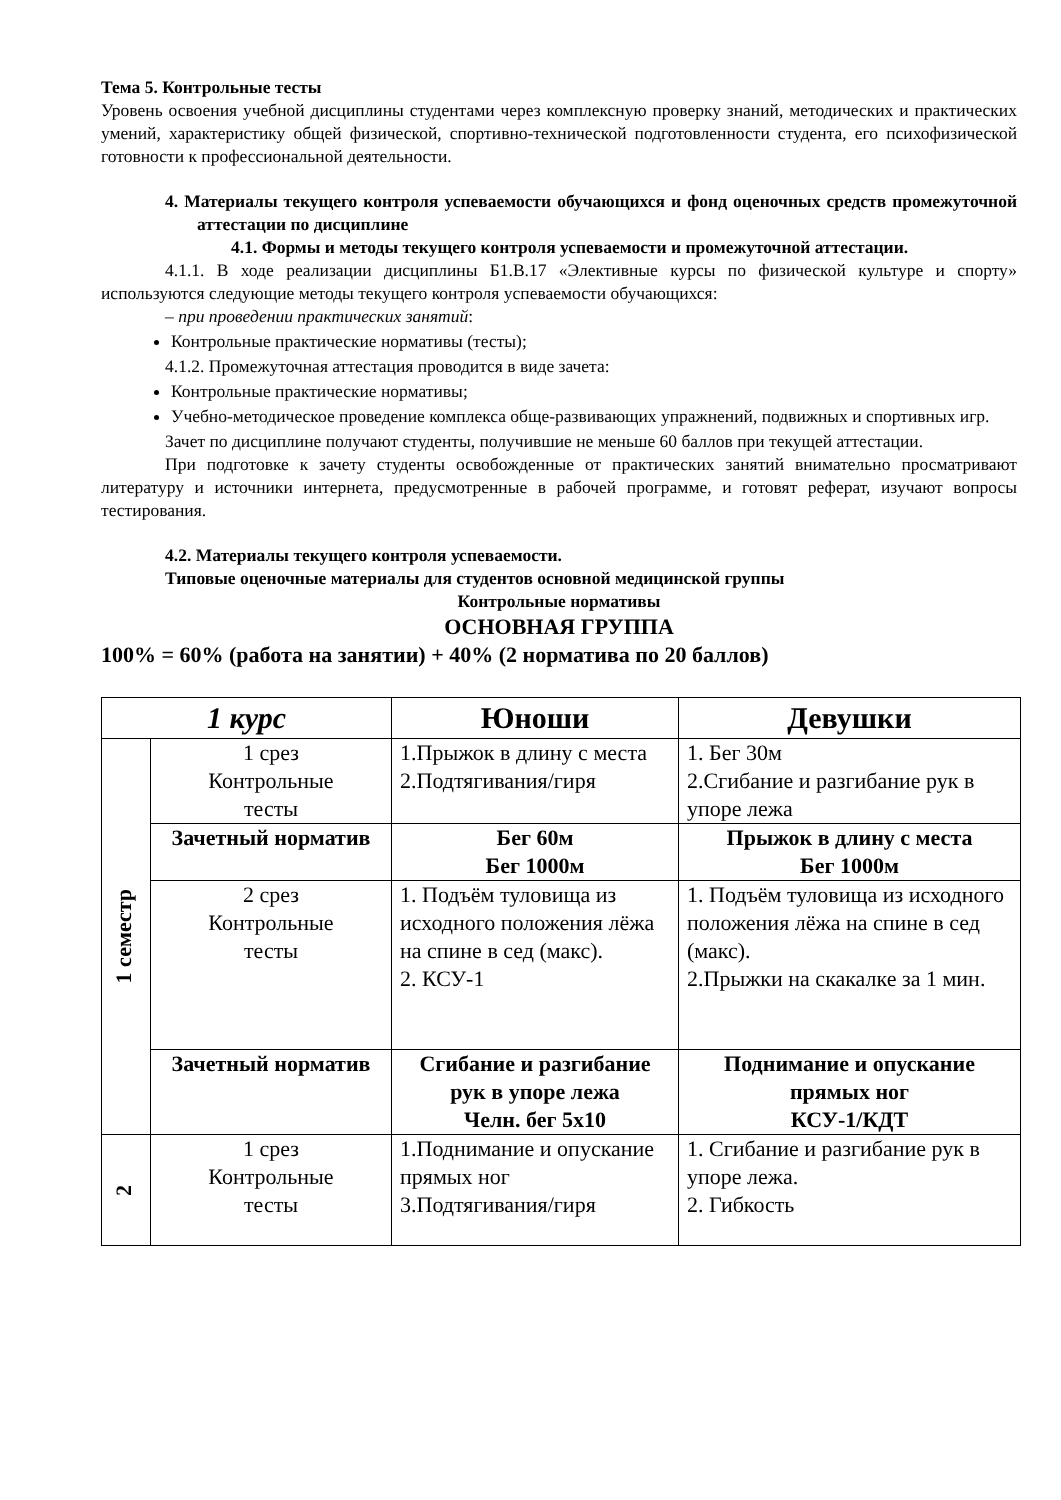Тема 5. Контрольные тесты
Уровень освоения учебной дисциплины студентами через комплексную проверку знаний, методических и практических умений, характеристику общей физической, спортивно-технической подготовленности студента, его психофизической готовности к профессиональной деятельности.
4. Материалы текущего контроля успеваемости обучающихся и фонд оценочных средств промежуточной аттестации по дисциплине
4.1. Формы и методы текущего контроля успеваемости и промежуточной аттестации.
4.1.1. В ходе реализации дисциплины Б1.В.17 «Элективные курсы по физической культуре и спорту» используются следующие методы текущего контроля успеваемости обучающихся:
– при проведении практических занятий:
Контрольные практические нормативы (тесты);
4.1.2. Промежуточная аттестация проводится в виде зачета:
Контрольные практические нормативы;
Учебно-методическое проведение комплекса обще-развивающих упражнений, подвижных и спортивных игр.
Зачет по дисциплине получают студенты, получившие не меньше 60 баллов при текущей аттестации.
При подготовке к зачету студенты освобожденные от практических занятий внимательно просматривают литературу и источники интернета, предусмотренные в рабочей программе, и готовят реферат, изучают вопросы тестирования.
4.2. Материалы текущего контроля успеваемости.
Типовые оценочные материалы для студентов основной медицинской группы
Контрольные нормативы
ОСНОВНАЯ ГРУППА
100% = 60% (работа на занятии) + 40% (2 норматива по 20 баллов)
| 1 курс | | Юноши | Девушки |
| 1 семестр | 1 срез Контрольные тесты | 1.Прыжок в длину с места 2.Подтягивания/гиря | 1. Бег 30м 2.Сгибание и разгибание рук в упоре лежа |
| | Зачетный норматив | Бег 60м Бег 1000м | Прыжок в длину с места Бег 1000м |
| | 2 срез Контрольные тесты | 1. Подъём туловища из исходного положения лёжа на спине в сед (макс). 2. КСУ-1 | 1. Подъём туловища из исходного положения лёжа на спине в сед (макс). 2.Прыжки на скакалке за 1 мин. |
| | Зачетный норматив | Сгибание и разгибание рук в упоре лежа Челн. бег 5х10 | Поднимание и опускание прямых ног КСУ-1/КДТ |
| 2 | 1 срез Контрольные тесты | 1.Поднимание и опускание прямых ног 3.Подтягивания/гиря | 1. Сгибание и разгибание рук в упоре лежа. 2. Гибкость |